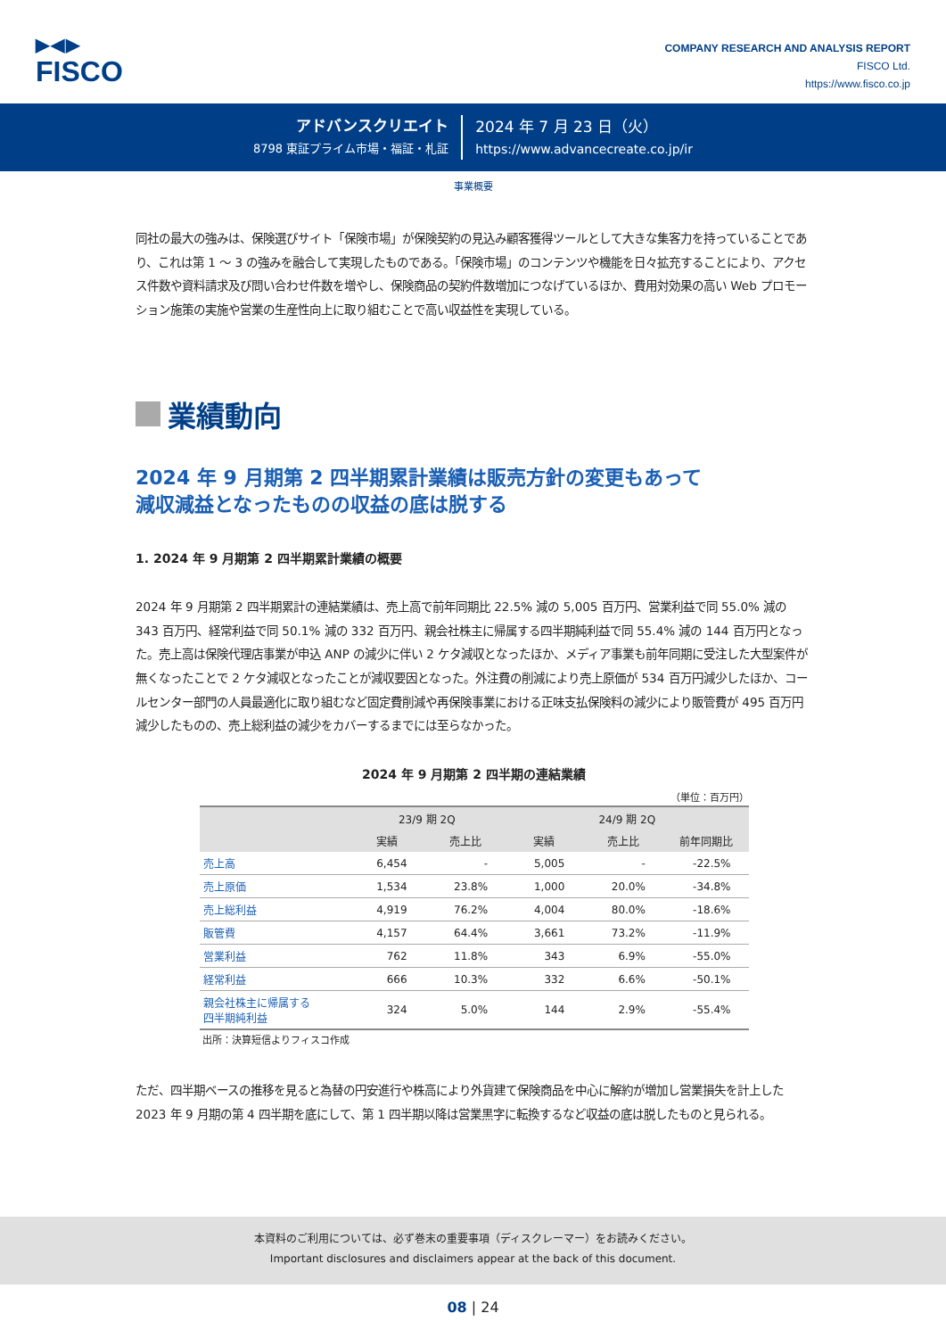▶◀▶
FISCO
COMPANY RESEARCH AND ANALYSIS REPORT
FISCO Ltd.
https://www.fisco.co.jp
アドバンスクリエイト
8798 東証プライム市場・福証・札証
2024 年 7 月 23 日（火）
https://www.advancecreate.co.jp/ir
事業概要
同社の最大の強みは、保険選びサイト「保険市場」が保険契約の見込み顧客獲得ツールとして大きな集客力を持っていることであり、これは第 1 ～ 3 の強みを融合して実現したものである。「保険市場」のコンテンツや機能を日々拡充することにより、アクセス件数や資料請求及び問い合わせ件数を増やし、保険商品の契約件数増加につなげているほか、費用対効果の高い Web プロモーション施策の実施や営業の生産性向上に取り組むことで高い収益性を実現している。
業績動向
2024 年 9 月期第 2 四半期累計業績は販売方針の変更もあって
減収減益となったものの収益の底は脱する
1. 2024 年 9 月期第 2 四半期累計業績の概要
2024 年 9 月期第 2 四半期累計の連結業績は、売上高で前年同期比 22.5% 減の 5,005 百万円、営業利益で同 55.0% 減の 343 百万円、経常利益で同 50.1% 減の 332 百万円、親会社株主に帰属する四半期純利益で同 55.4% 減の 144 百万円となった。売上高は保険代理店事業が申込 ANP の減少に伴い 2 ケタ減収となったほか、メディア事業も前年同期に受注した大型案件が無くなったことで 2 ケタ減収となったことが減収要因となった。外注費の削減により売上原価が 534 百万円減少したほか、コールセンター部門の人員最適化に取り組むなど固定費削減や再保険事業における正味支払保険料の減少により販管費が 495 百万円減少したものの、売上総利益の減少をカバーするまでには至らなかった。
2024 年 9 月期第 2 四半期の連結業績
（単位：百万円）
| | 23/9 期 2Q | | 24/9 期 2Q | | |
| --- | --- | --- | --- | --- | --- |
| | 実績 | 売上比 | 実績 | 売上比 | 前年同期比 |
| 売上高 | 6,454 | - | 5,005 | - | -22.5% |
| 売上原価 | 1,534 | 23.8% | 1,000 | 20.0% | -34.8% |
| 売上総利益 | 4,919 | 76.2% | 4,004 | 80.0% | -18.6% |
| 販管費 | 4,157 | 64.4% | 3,661 | 73.2% | -11.9% |
| 営業利益 | 762 | 11.8% | 343 | 6.9% | -55.0% |
| 経常利益 | 666 | 10.3% | 332 | 6.6% | -50.1% |
| 親会社株主に帰属する 四半期純利益 | 324 | 5.0% | 144 | 2.9% | -55.4% |
出所：決算短信よりフィスコ作成
ただ、四半期ベースの推移を見ると為替の円安進行や株高により外貨建て保険商品を中心に解約が増加し営業損失を計上した 2023 年 9 月期の第 4 四半期を底にして、第 1 四半期以降は営業黒字に転換するなど収益の底は脱したものと見られる。
本資料のご利用については、必ず巻末の重要事項（ディスクレーマー）をお読みください。
Important disclosures and disclaimers appear at the back of this document.
08 | 24